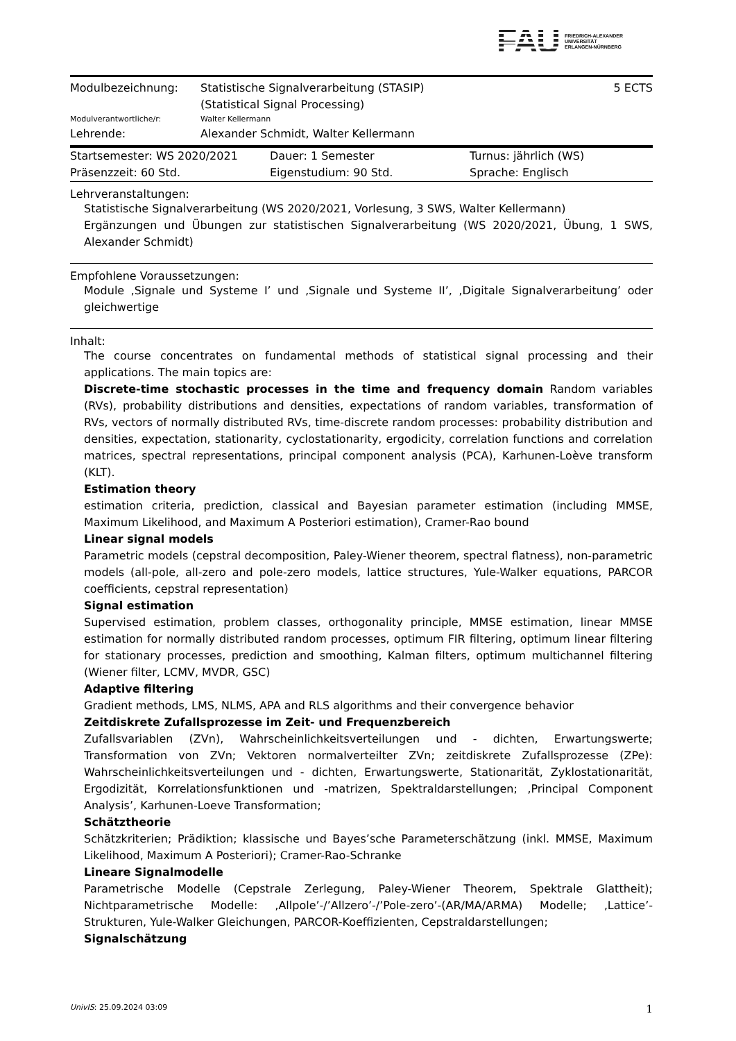FAU
FRIEDRICH-ALEXANDER
UNIVERSITÄT
ERLANGEN-NÜRNBERG
| Modulbezeichnung: | Statistische Signalverarbeitung (STASIP) (Statistical Signal Processing) | 5 ECTS |
| Modulverantwortliche/r: | Walter Kellermann | |
| Lehrende: | Alexander Schmidt, Walter Kellermann | |
| Startsemester: WS 2020/2021 | Dauer: 1 Semester | Turnus: jährlich (WS) |
| Präsenzzeit: 60 Std. | Eigenstudium: 90 Std. | Sprache: Englisch |
Lehrveranstaltungen:
Statistische Signalverarbeitung (WS 2020/2021, Vorlesung, 3 SWS, Walter Kellermann)
Ergänzungen und Übungen zur statistischen Signalverarbeitung (WS 2020/2021, Übung, 1 SWS, Alexander Schmidt)
Empfohlene Voraussetzungen:
Module ‚Signale und Systeme I’ und ‚Signale und Systeme II’, ‚Digitale Signalverarbeitung’ oder gleichwertige
Inhalt:
The course concentrates on fundamental methods of statistical signal processing and their applications. The main topics are:
Discrete-time stochastic processes in the time and frequency domain Random variables (RVs), probability distributions and densities, expectations of random variables, transformation of RVs, vectors of normally distributed RVs, time-discrete random processes: probability distribution and densities, expectation, stationarity, cyclostationarity, ergodicity, correlation functions and correlation matrices, spectral representations, principal component analysis (PCA), Karhunen-Loève transform (KLT).
Estimation theory
estimation criteria, prediction, classical and Bayesian parameter estimation (including MMSE, Maximum Likelihood, and Maximum A Posteriori estimation), Cramer-Rao bound
Linear signal models
Parametric models (cepstral decomposition, Paley-Wiener theorem, spectral flatness), non-parametric models (all-pole, all-zero and pole-zero models, lattice structures, Yule-Walker equations, PARCOR coefficients, cepstral representation)
Signal estimation
Supervised estimation, problem classes, orthogonality principle, MMSE estimation, linear MMSE estimation for normally distributed random processes, optimum FIR filtering, optimum linear filtering for stationary processes, prediction and smoothing, Kalman filters, optimum multichannel filtering (Wiener filter, LCMV, MVDR, GSC)
Adaptive filtering
Gradient methods, LMS, NLMS, APA and RLS algorithms and their convergence behavior
Zeitdiskrete Zufallsprozesse im Zeit- und Frequenzbereich
Zufallsvariablen (ZVn), Wahrscheinlichkeitsverteilungen und - dichten, Erwartungswerte; Transformation von ZVn; Vektoren normalverteilter ZVn; zeitdiskrete Zufallsprozesse (ZPe): Wahrscheinlichkeitsverteilungen und - dichten, Erwartungswerte, Stationarität, Zyklostationarität, Ergodizität, Korrelationsfunktionen und -matrizen, Spektraldarstellungen; ‚Principal Component Analysis’, Karhunen-Loeve Transformation;
Schätztheorie
Schätzkriterien; Prädiktion; klassische und Bayes’sche Parameterschätzung (inkl. MMSE, Maximum Likelihood, Maximum A Posteriori); Cramer-Rao-Schranke
Lineare Signalmodelle
Parametrische Modelle (Cepstrale Zerlegung, Paley-Wiener Theorem, Spektrale Glattheit); Nichtparametrische Modelle: ‚Allpole’-/’Allzero’-/’Pole-zero’-(AR/MA/ARMA) Modelle; ‚Lattice’-Strukturen, Yule-Walker Gleichungen, PARCOR-Koeffizienten, Cepstraldarstellungen;
Signalschätzung
UnivIS: 25.09.2024 03:09 1